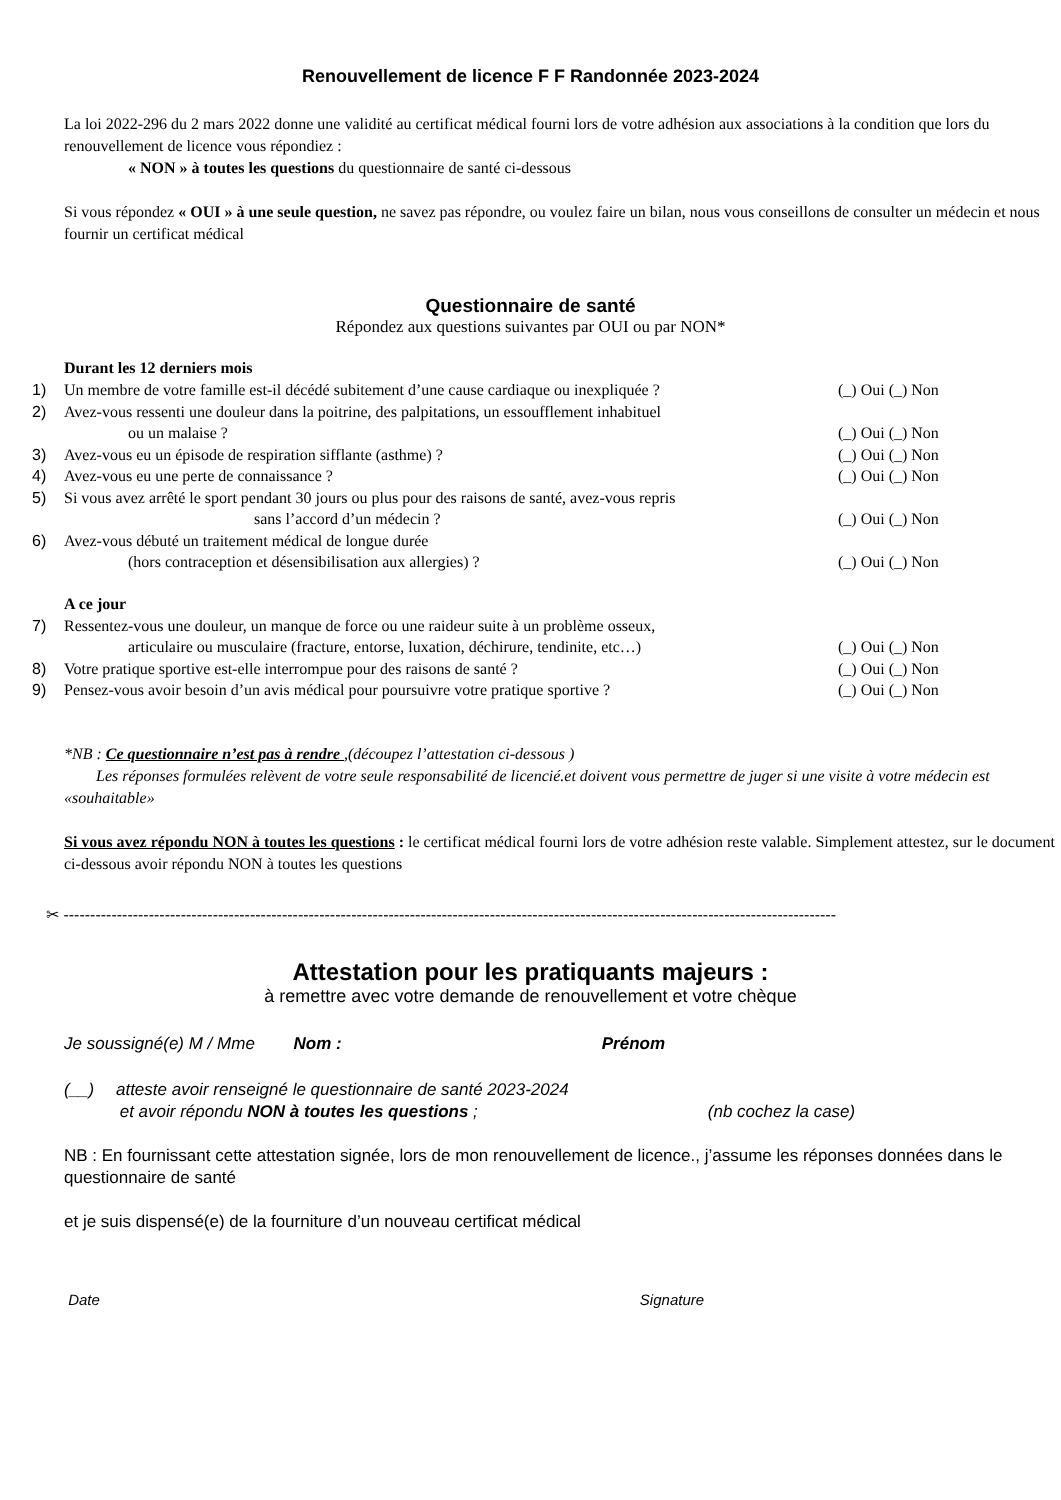Renouvellement de licence F F Randonnée 2023-2024
La loi 2022-296 du 2 mars 2022 donne une validité au certificat médical fourni lors de votre adhésion aux associations à la condition que lors du renouvellement de licence vous répondiez :
« NON » à toutes les questions du questionnaire de santé ci-dessous
Si vous répondez « OUI » à une seule question, ne savez pas répondre, ou voulez faire un bilan, nous vous conseillons de consulter un médecin et nous fournir un certificat médical
Questionnaire de santé
Répondez aux questions suivantes par OUI ou par NON*
Durant les 12 derniers mois
1) Un membre de votre famille est-il décédé subitement d’une cause cardiaque ou inexpliquée ? (_) Oui (_) Non
2) Avez-vous ressenti une douleur dans la poitrine, des palpitations, un essoufflement inhabituel
    ou un malaise ?
(_) Oui (_) Non
3) Avez-vous eu un épisode de respiration sifflante (asthme) ? (_) Oui (_) Non
4) Avez-vous eu une perte de connaissance ? (_) Oui (_) Non
5) Si vous avez arrêté le sport pendant 30 jours ou plus pour des raisons de santé, avez-vous repris
sans l’accord d’un médecin ?
(_) Oui (_) Non
6) Avez-vous débuté un traitement médical de longue durée
    (hors contraception et désensibilisation aux allergies) ?
(_) Oui (_) Non
A ce jour
7) Ressentez-vous une douleur, un manque de force ou une raideur suite à un problème osseux,
    articulaire ou musculaire (fracture, entorse, luxation, déchirure, tendinite, etc…)
(_) Oui (_) Non
8) Votre pratique sportive est-elle interrompue pour des raisons de santé ? (_) Oui (_) Non
9) Pensez-vous avoir besoin d’un avis médical pour poursuivre votre pratique sportive ? (_) Oui (_) Non
*NB : Ce questionnaire n’est pas à rendre ,(découpez l’attestation ci-dessous )
  Les réponses formulées relèvent de votre seule responsabilité de licencié.et doivent vous permettre de juger si une visite à votre médecin est «souhaitable»
Si vous avez répondu NON à toutes les questions : le certificat médical fourni lors de votre adhésion reste valable. Simplement attestez, sur le document ci-dessous avoir répondu NON à toutes les questions
✂ -------------------------------------------------------------------------------------------------------------------------------------------------
Attestation pour les pratiquants majeurs :
à remettre avec votre demande de renouvellement et votre chèque
Je soussigné(e) M / Mme   Nom : Prénom
(__)  atteste avoir renseigné le questionnaire de santé 2023-2024
    et avoir répondu NON à toutes les questions ; (nb cochez la case)
NB : En fournissant cette attestation signée, lors de mon renouvellement de licence., j’assume les réponses données dans le questionnaire de santé
et je suis dispensé(e) de la fourniture d’un nouveau certificat médical
Date Signature